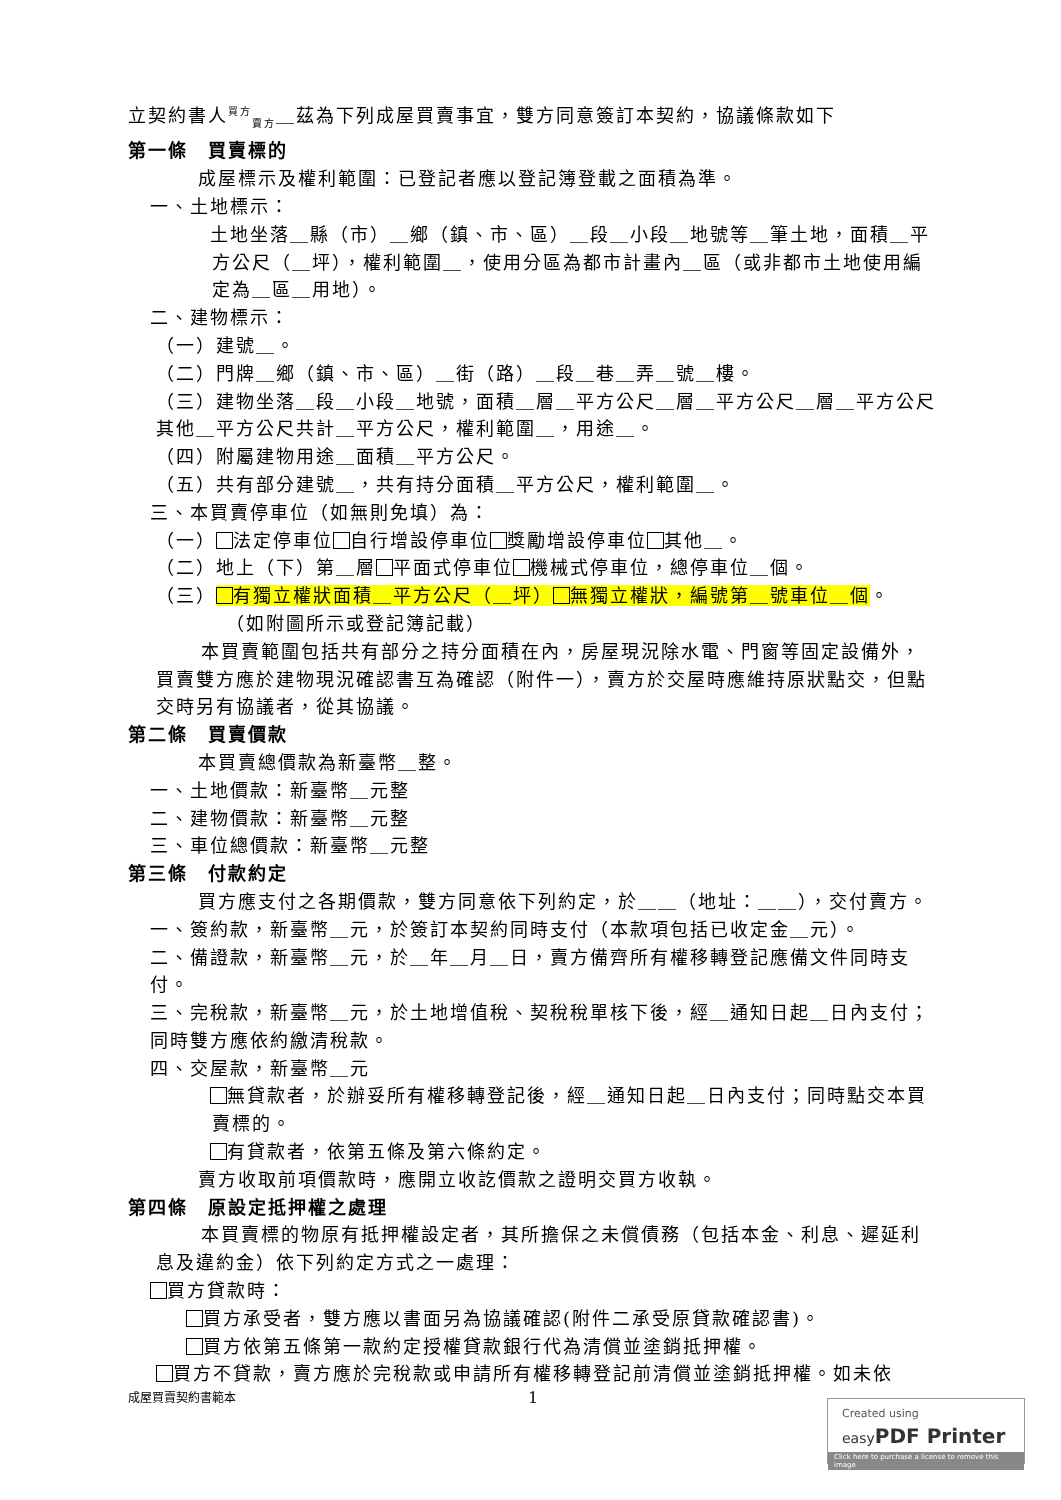立契約書人<sup>買方</sup><sub>賣方</sub>＿茲為下列成屋買賣事宜，雙方同意簽訂本契約，協議條款如下
第一條　買賣標的
成屋標示及權利範圍：已登記者應以登記簿登載之面積為準。
一、土地標示：
土地坐落＿縣（市）＿鄉（鎮、市、區）＿段＿小段＿地號等＿筆土地，面積＿平方公尺（＿坪），權利範圍＿，使用分區為都市計畫內＿區（或非都市土地使用編定為＿區＿用地）。
二、建物標示：
（一）建號＿。
（二）門牌＿鄉（鎮、市、區）＿街（路）＿段＿巷＿弄＿號＿樓。
（三）建物坐落＿段＿小段＿地號，面積＿層＿平方公尺＿層＿平方公尺＿層＿平方公尺其他＿平方公尺共計＿平方公尺，權利範圍＿，用途＿。
（四）附屬建物用途＿面積＿平方公尺。
（五）共有部分建號＿，共有持分面積＿平方公尺，權利範圍＿。
三、本買賣停車位（如無則免填）為：
（一） 法定停車位 自行增設停車位 獎勵增設停車位 其他＿。
（二）地上（下）第＿層 平面式停車位 機械式停車位，總停車位＿個。
（三） 有獨立權狀面積＿平方公尺（＿坪） 無獨立權狀，編號第＿號車位＿個。
（如附圖所示或登記簿記載）
本買賣範圍包括共有部分之持分面積在內，房屋現況除水電、門窗等固定設備外，買賣雙方應於建物現況確認書互為確認（附件一），賣方於交屋時應維持原狀點交，但點交時另有協議者，從其協議。
第二條　買賣價款
本買賣總價款為新臺幣＿整。
一、土地價款：新臺幣＿元整
二、建物價款：新臺幣＿元整
三、車位總價款：新臺幣＿元整
第三條　付款約定
買方應支付之各期價款，雙方同意依下列約定，於＿＿（地址：＿＿），交付賣方。
一、簽約款，新臺幣＿元，於簽訂本契約同時支付（本款項包括已收定金＿元）。
二、備證款，新臺幣＿元，於＿年＿月＿日，賣方備齊所有權移轉登記應備文件同時支付。
三、完稅款，新臺幣＿元，於土地增值稅、契稅稅單核下後，經＿通知日起＿日內支付；同時雙方應依約繳清稅款。
四、交屋款，新臺幣＿元
無貸款者，於辦妥所有權移轉登記後，經＿通知日起＿日內支付；同時點交本買賣標的。
有貸款者，依第五條及第六條約定。
賣方收取前項價款時，應開立收訖價款之證明交買方收執。
第四條　原設定抵押權之處理
本買賣標的物原有抵押權設定者，其所擔保之未償債務（包括本金、利息、遲延利息及違約金）依下列約定方式之一處理：
買方貸款時：
買方承受者，雙方應以書面另為協議確認(附件二承受原貸款確認書)。
買方依第五條第一款約定授權貸款銀行代為清償並塗銷抵押權。
買方不貸款，賣方應於完稅款或申請所有權移轉登記前清償並塗銷抵押權。如未依
成屋買賣契約書範本 1
Created using
easyPDF Printer
Click here to purchase a license to remove this image